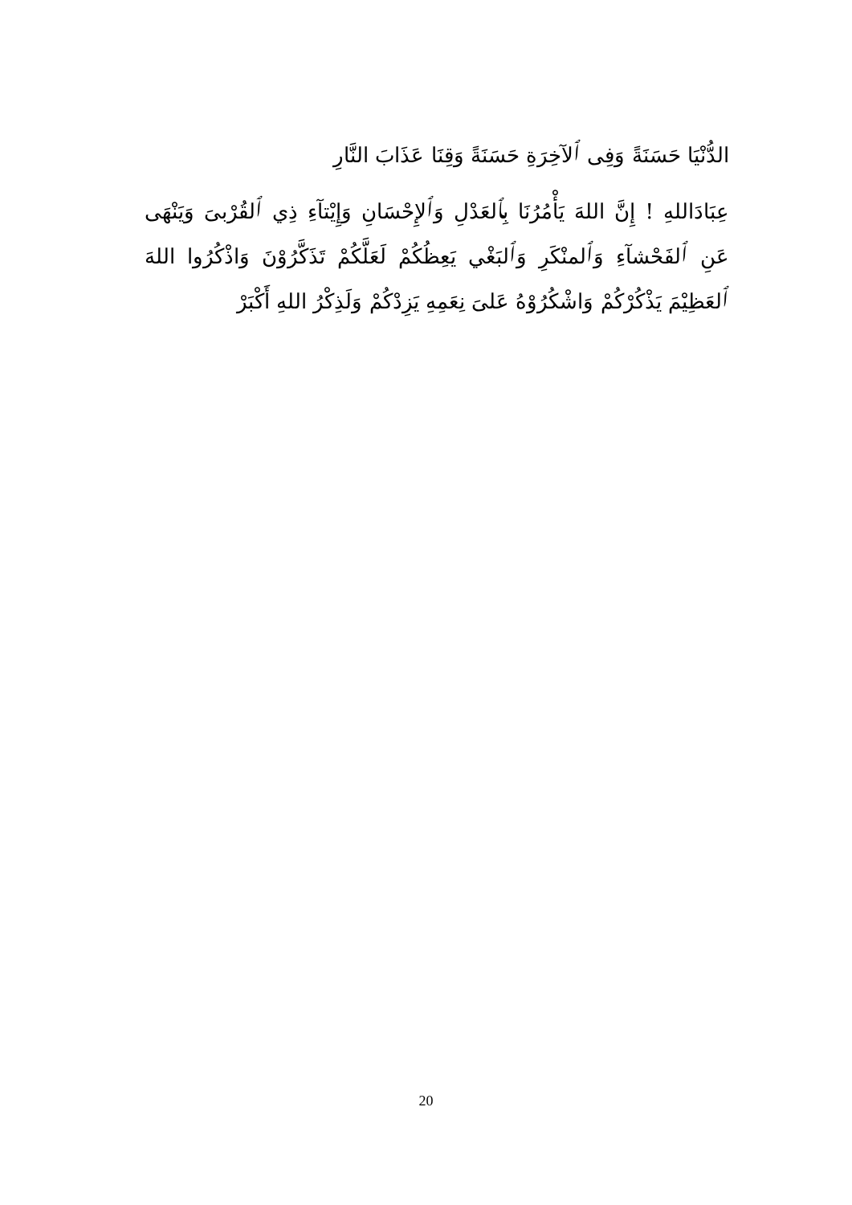الدُّنْيَا حَسَنَةً وَفِى ٱلآخِرَةِ حَسَنَةً وَقِنَا عَذَابَ النَّارِ
عِبَادَاللهِ ! إِنَّ اللهَ يَأْمُرُنَا بِٱلعَدْلِ وَٱلإِحْسَانِ وَإِيْتآءِ ذِي ٱلقُرْبىَ وَيَنْهَى عَنِ ٱلفَحْشآءِ وَٱلمنْكَرِ وَٱلبَغْي يَعِظُكُمْ لَعَلَّكُمْ تَذَكَّرُوْنَ وَاذْكُرُوا اللهَ ٱلعَظِيْمَ يَذْكُرْكُمْ وَاشْكُرُوْهُ عَلىَ نِعَمِهِ يَزِدْكُمْ وَلَذِكْرُ اللهِ أَكْبَرْ
20